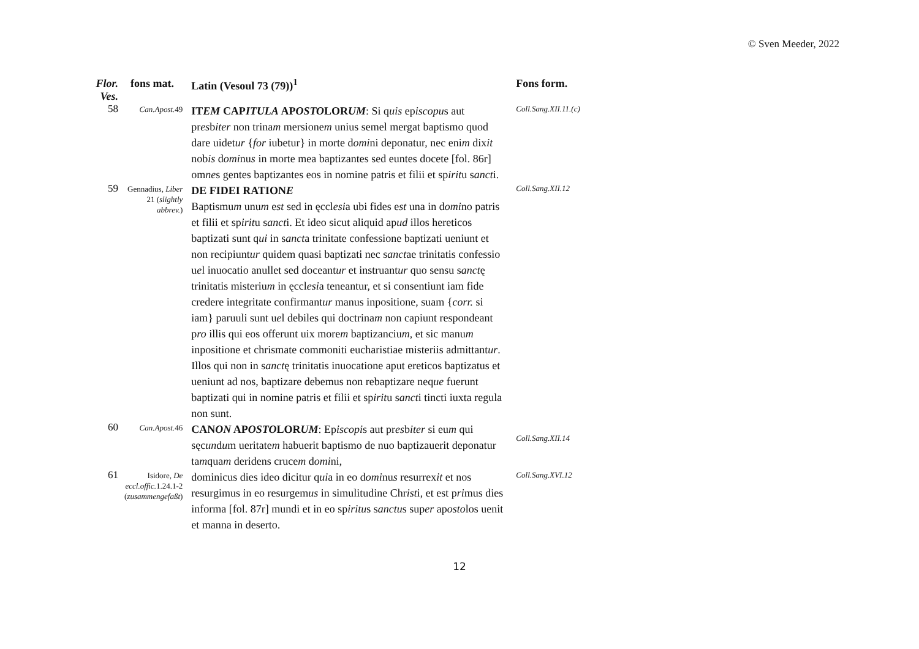© Sven Meeder, 2022
| Flor. Ves. | fons mat. | Latin (Vesoul 73 (79))<sup>1</sup> | Fons form. |
| --- | --- | --- | --- |
| 58 | Can.Apost. 49 | IT EM CAP ITULA AP OSTO LOR UM : Si q uis ep iscopu s aut pr es b iter non trina m mersione m unius semel mergat baptismo quod dare uidet ur { for iubetur} in morte d omi ni deponatur, nec eni m dix it nob is d omi nu s in morte mea baptizantes sed euntes docete [fol. 86r] om ne s gentes baptizantes eos in nomine patris et filii et sp irit u s anct i. | Coll.Sang.XII.11.(c) |
| 59 | Gennadius, Liber 21 ( slightly abbrev. ) | DE FIDEI RATION E Baptismu m unu m e st sed in ęccl esi a ubi fides e st una in d omi no patris et filii et sp irit u s anct i. Et ideo sicut aliquid ap ud illos hereticos baptizati sunt q ui in s anct a trinitate confessione baptizati ueniunt et non recipiunt ur quidem quasi baptizati nec s anct ae trinitatis confessio u e l inuocatio anullet sed doceant ur et instruant ur quo sensu s anct ę trinitatis misteriu m in ęccl esi a teneantur, et si consentiunt iam fide credere integritate confirmant ur manus inpositione, suam { corr. si iam} paruuli sunt u e l debiles qui doctrina m non capiunt respondeant p ro illis qui eos offerunt uix more m baptizanciu m , et sic manu m inpositione et chrismate commoniti eucharistiae misteriis admittant ur . Illos qui non in s anct ę trinitatis inuocatione aput ereticos baptizatus et ueniunt ad nos, baptizare debemus non rebaptizare neq ue fuerunt baptizati qui in nomine patris et filii et sp irit u s anct i tincti iuxta regula non sunt. | Coll.Sang.XII.12 |
| 60 | Can.Apost. 46 | CAN ON AP OSTO LOR UM : Ep iscopi s aut pr es b iter si eu m qui sęc un d u m ueritate m habuerit baptismo de nuo baptizauerit deponatur ta m qua m deridens cruce m d omi ni, | Coll.Sang.XII.14 |
| 61 | Isidore, De eccl.offic. 1.24.1-2 ( zusammengefaßt ) | dominicus dies ideo dicitur q ui a in eo d omi nu s resurrex it et nos resurgimus in eo resurgem us in simulitudine Chr ist i, et est p ri mus dies informa [fol. 87r] mundi et in eo sp iritu s s anctu s sup er ap osto los uenit et manna in deserto. | Coll.Sang.XVI.12 |
12